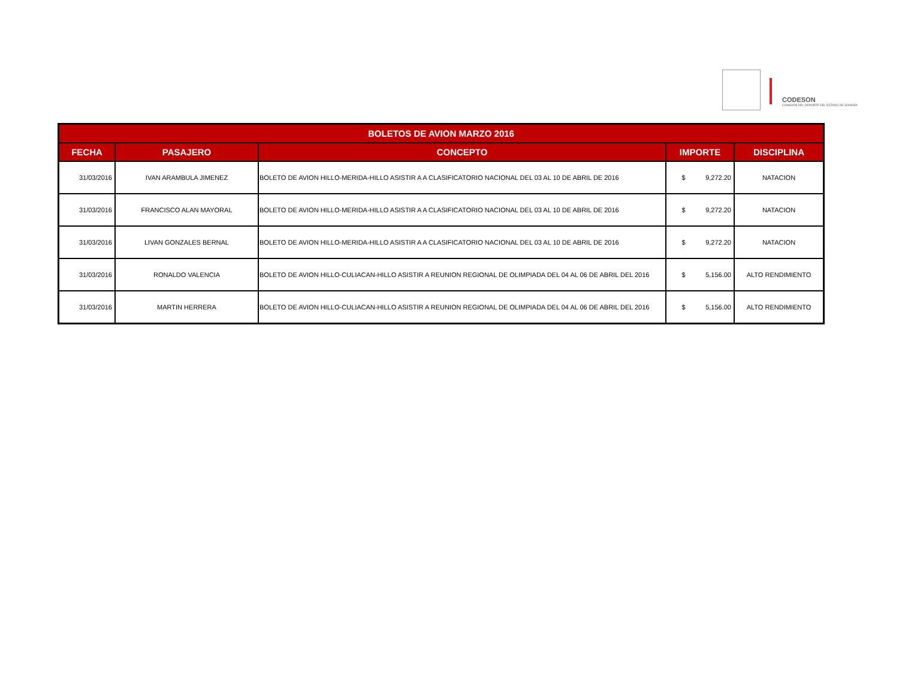CODESON
COMISIÓN DEL DEPORTE DEL ESTADO DE SONORA
| BOLETOS DE AVION MARZO 2016 | | | | |
| --- | --- | --- | --- | --- |
| FECHA | PASAJERO | CONCEPTO | IMPORTE | DISCIPLINA |
| 31/03/2016 | IVAN ARAMBULA JIMENEZ | BOLETO DE AVION HILLO-MERIDA-HILLO ASISTIR A A CLASIFICATORIO NACIONAL DEL 03 AL 10 DE ABRIL DE 2016 | $ 9,272.20 | NATACION |
| 31/03/2016 | FRANCISCO ALAN MAYORAL | BOLETO DE AVION HILLO-MERIDA-HILLO ASISTIR A A CLASIFICATORIO NACIONAL DEL 03 AL 10 DE ABRIL DE 2016 | $ 9,272.20 | NATACION |
| 31/03/2016 | LIVAN GONZALES BERNAL | BOLETO DE AVION HILLO-MERIDA-HILLO ASISTIR A A CLASIFICATORIO NACIONAL DEL 03 AL 10 DE ABRIL DE 2016 | $ 9,272.20 | NATACION |
| 31/03/2016 | RONALDO VALENCIA | BOLETO DE AVION HILLO-CULIACAN-HILLO ASISTIR A REUNION REGIONAL DE OLIMPIADA DEL 04 AL 06 DE ABRIL DEL 2016 | $ 5,156.00 | ALTO RENDIMIENTO |
| 31/03/2016 | MARTIN HERRERA | BOLETO DE AVION HILLO-CULIACAN-HILLO ASISTIR A REUNION REGIONAL DE OLIMPIADA DEL 04 AL 06 DE ABRIL DEL 2016 | $ 5,156.00 | ALTO RENDIMIENTO |